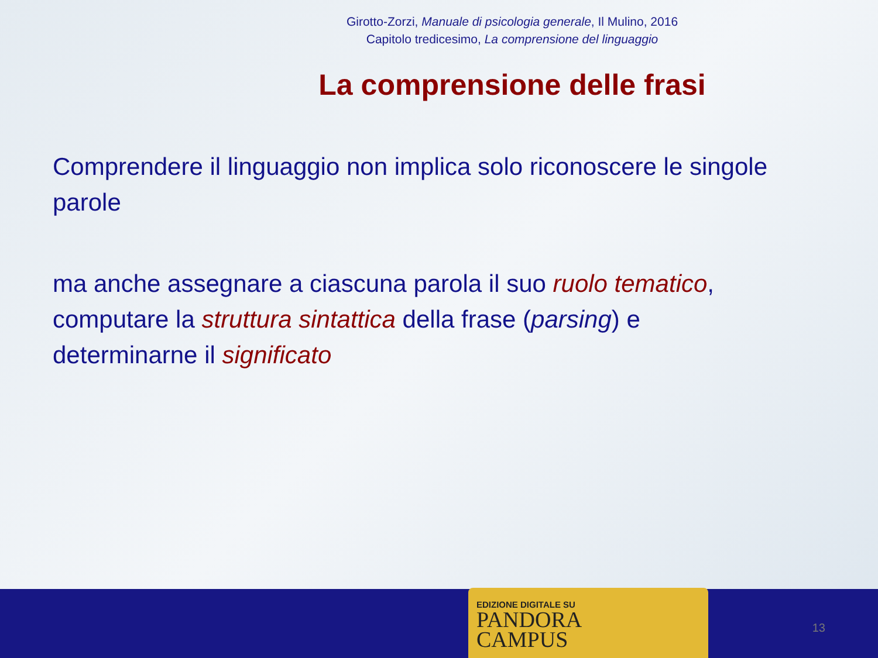Girotto-Zorzi, Manuale di psicologia generale, Il Mulino, 2016
Capitolo tredicesimo, La comprensione del linguaggio
La comprensione delle frasi
Comprendere il linguaggio non implica solo riconoscere le singole parole
ma anche assegnare a ciascuna parola il suo ruolo tematico, computare la struttura sintattica della frase (parsing) e determinarne il significato
EDIZIONE DIGITALE SU
PANDORA
CAMPUS
13